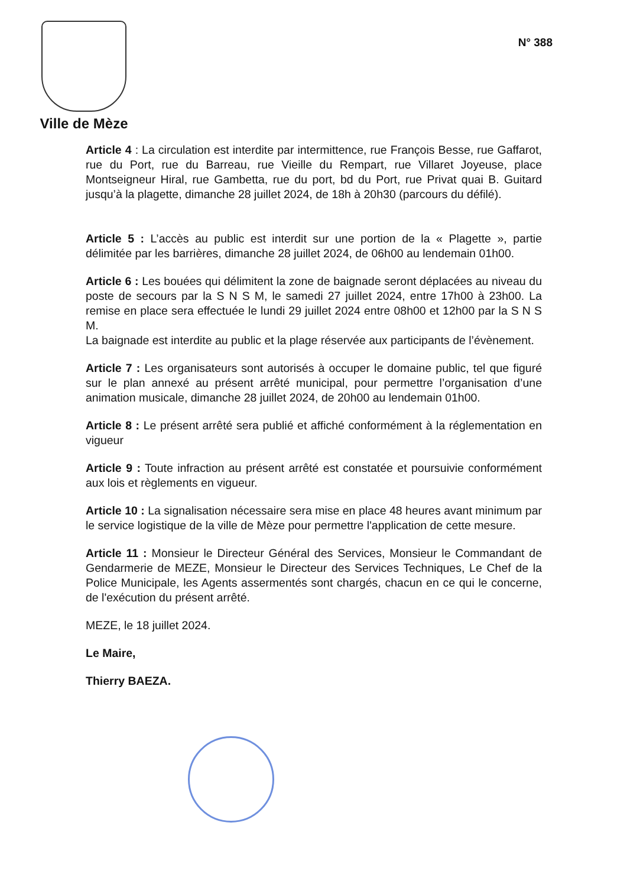Ville de Mèze
N° 388
Article 4 : La circulation est interdite par intermittence, rue François Besse, rue Gaffarot, rue du Port, rue du Barreau, rue Vieille du Rempart, rue Villaret Joyeuse, place Montseigneur Hiral, rue Gambetta, rue du port, bd du Port, rue Privat quai B. Guitard jusqu’à la plagette, dimanche 28 juillet 2024, de 18h à 20h30 (parcours du défilé).
Article 5 : L’accès au public est interdit sur une portion de la « Plagette », partie délimitée par les barrières, dimanche 28 juillet 2024, de 06h00 au lendemain 01h00.
Article 6 : Les bouées qui délimitent la zone de baignade seront déplacées au niveau du poste de secours par la S N S M, le samedi 27 juillet 2024, entre 17h00 à 23h00. La remise en place sera effectuée le lundi 29 juillet 2024 entre 08h00 et 12h00 par la S N S M.
La baignade est interdite au public et la plage réservée aux participants de l’évènement.
Article 7 : Les organisateurs sont autorisés à occuper le domaine public, tel que figuré sur le plan annexé au présent arrêté municipal, pour permettre l’organisation d’une animation musicale, dimanche 28 juillet 2024, de 20h00 au lendemain 01h00.
Article 8 : Le présent arrêté sera publié et affiché conformément à la réglementation en vigueur
Article 9 : Toute infraction au présent arrêté est constatée et poursuivie conformément aux lois et règlements en vigueur.
Article 10 : La signalisation nécessaire sera mise en place 48 heures avant minimum par le service logistique de la ville de Mèze pour permettre l'application de cette mesure.
Article 11 : Monsieur le Directeur Général des Services, Monsieur le Commandant de Gendarmerie de MEZE, Monsieur le Directeur des Services Techniques, Le Chef de la Police Municipale, les Agents assermentés sont chargés, chacun en ce qui le concerne, de l'exécution du présent arrêté.
MEZE, le 18 juillet 2024.
Le Maire,
Thierry BAEZA.